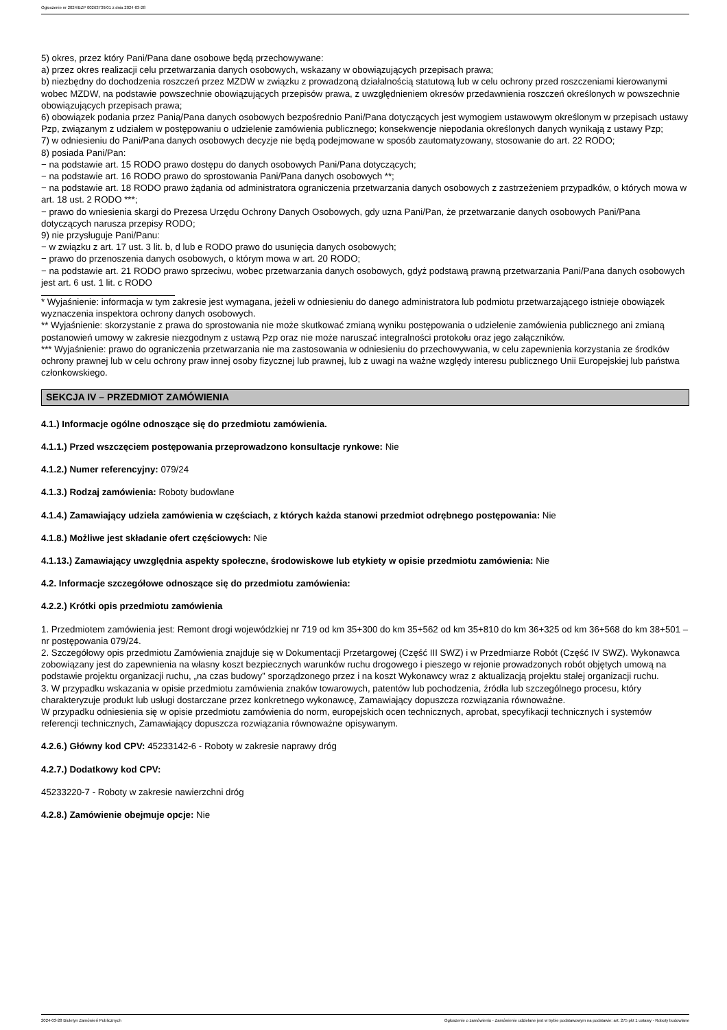Ogłoszenie nr 2024/BZP 00263739/01 z dnia 2024-03-28
5) okres, przez który Pani/Pana dane osobowe będą przechowywane:
a) przez okres realizacji celu przetwarzania danych osobowych, wskazany w obowiązujących przepisach prawa;
b) niezbędny do dochodzenia roszczeń przez MZDW w związku z prowadzoną działalnością statutową lub w celu ochrony przed roszczeniami kierowanymi wobec MZDW, na podstawie powszechnie obowiązujących przepisów prawa, z uwzględnieniem okresów przedawnienia roszczeń określonych w powszechnie obowiązujących przepisach prawa;
6) obowiązek podania przez Panią/Pana danych osobowych bezpośrednio Pani/Pana dotyczących jest wymogiem ustawowym określonym w przepisach ustawy Pzp, związanym z udziałem w postępowaniu o udzielenie zamówienia publicznego; konsekwencje niepodania określonych danych wynikają z ustawy Pzp;
7) w odniesieniu do Pani/Pana danych osobowych decyzje nie będą podejmowane w sposób zautomatyzowany, stosowanie do art. 22 RODO;
8) posiada Pani/Pan:
− na podstawie art. 15 RODO prawo dostępu do danych osobowych Pani/Pana dotyczących;
− na podstawie art. 16 RODO prawo do sprostowania Pani/Pana danych osobowych **;
− na podstawie art. 18 RODO prawo żądania od administratora ograniczenia przetwarzania danych osobowych z zastrzeżeniem przypadków, o których mowa w art. 18 ust. 2 RODO ***;
− prawo do wniesienia skargi do Prezesa Urzędu Ochrony Danych Osobowych, gdy uzna Pani/Pan, że przetwarzanie danych osobowych Pani/Pana dotyczących narusza przepisy RODO;
9) nie przysługuje Pani/Panu:
− w związku z art. 17 ust. 3 lit. b, d lub e RODO prawo do usunięcia danych osobowych;
− prawo do przenoszenia danych osobowych, o którym mowa w art. 20 RODO;
− na podstawie art. 21 RODO prawo sprzeciwu, wobec przetwarzania danych osobowych, gdyż podstawą prawną przetwarzania Pani/Pana danych osobowych jest art. 6 ust. 1 lit. c RODO
* Wyjaśnienie: informacja w tym zakresie jest wymagana, jeżeli w odniesieniu do danego administratora lub podmiotu przetwarzającego istnieje obowiązek wyznaczenia inspektora ochrony danych osobowych.
** Wyjaśnienie: skorzystanie z prawa do sprostowania nie może skutkować zmianą wyniku postępowania o udzielenie zamówienia publicznego ani zmianą postanowień umowy w zakresie niezgodnym z ustawą Pzp oraz nie może naruszać integralności protokołu oraz jego załączników.
*** Wyjaśnienie: prawo do ograniczenia przetwarzania nie ma zastosowania w odniesieniu do przechowywania, w celu zapewnienia korzystania ze środków ochrony prawnej lub w celu ochrony praw innej osoby fizycznej lub prawnej, lub z uwagi na ważne względy interesu publicznego Unii Europejskiej lub państwa członkowskiego.
SEKCJA IV – PRZEDMIOT ZAMÓWIENIA
4.1.) Informacje ogólne odnoszące się do przedmiotu zamówienia.
4.1.1.) Przed wszczęciem postępowania przeprowadzono konsultacje rynkowe: Nie
4.1.2.) Numer referencyjny: 079/24
4.1.3.) Rodzaj zamówienia: Roboty budowlane
4.1.4.) Zamawiający udziela zamówienia w częściach, z których każda stanowi przedmiot odrębnego postępowania: Nie
4.1.8.) Możliwe jest składanie ofert częściowych: Nie
4.1.13.) Zamawiający uwzględnia aspekty społeczne, środowiskowe lub etykiety w opisie przedmiotu zamówienia: Nie
4.2. Informacje szczegółowe odnoszące się do przedmiotu zamówienia:
4.2.2.) Krótki opis przedmiotu zamówienia
1. Przedmiotem zamówienia jest: Remont drogi wojewódzkiej nr 719 od km 35+300 do km 35+562 od km 35+810 do km 36+325 od km 36+568 do km 38+501 – nr postępowania 079/24.
2. Szczegółowy opis przedmiotu Zamówienia znajduje się w Dokumentacji Przetargowej (Część III SWZ) i w Przedmiarze Robót (Część IV SWZ). Wykonawca zobowiązany jest do zapewnienia na własny koszt bezpiecznych warunków ruchu drogowego i pieszego w rejonie prowadzonych robót objętych umową na podstawie projektu organizacji ruchu, „na czas budowy” sporządzonego przez i na koszt Wykonawcy wraz z aktualizacją projektu stałej organizacji ruchu.
3. W przypadku wskazania w opisie przedmiotu zamówienia znaków towarowych, patentów lub pochodzenia, źródła lub szczególnego procesu, który charakteryzuje produkt lub usługi dostarczane przez konkretnego wykonawcę, Zamawiający dopuszcza rozwiązania równoważne.
W przypadku odniesienia się w opisie przedmiotu zamówienia do norm, europejskich ocen technicznych, aprobat, specyfikacji technicznych i systemów referencji technicznych, Zamawiający dopuszcza rozwiązania równoważne opisywanym.
4.2.6.) Główny kod CPV: 45233142-6 - Roboty w zakresie naprawy dróg
4.2.7.) Dodatkowy kod CPV:
45233220-7 - Roboty w zakresie nawierzchni dróg
4.2.8.) Zamówienie obejmuje opcje: Nie
2024-03-28 Biuletyn Zamówień Publicznych Ogłoszenie o zamówieniu - Zamówienie udzielane jest w trybie podstawowym na podstawie: art. 275 pkt 1 ustawy - Roboty budowlane